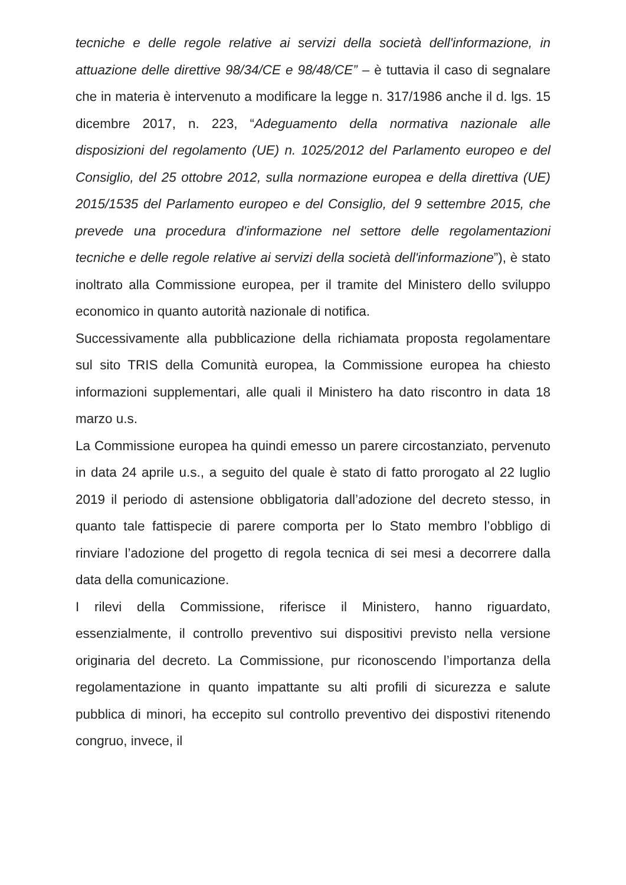tecniche e delle regole relative ai servizi della società dell'informazione, in attuazione delle direttive 98/34/CE e 98/48/CE” – è tuttavia il caso di segnalare che in materia è intervenuto a modificare la legge n. 317/1986 anche il d. lgs. 15 dicembre 2017, n. 223, “Adeguamento della normativa nazionale alle disposizioni del regolamento (UE) n. 1025/2012 del Parlamento europeo e del Consiglio, del 25 ottobre 2012, sulla normazione europea e della direttiva (UE) 2015/1535 del Parlamento europeo e del Consiglio, del 9 settembre 2015, che prevede una procedura d'informazione nel settore delle regolamentazioni tecniche e delle regole relative ai servizi della società dell'informazione”), è stato inoltrato alla Commissione europea, per il tramite del Ministero dello sviluppo economico in quanto autorità nazionale di notifica.
Successivamente alla pubblicazione della richiamata proposta regolamentare sul sito TRIS della Comunità europea, la Commissione europea ha chiesto informazioni supplementari, alle quali il Ministero ha dato riscontro in data 18 marzo u.s.
La Commissione europea ha quindi emesso un parere circostanziato, pervenuto in data 24 aprile u.s., a seguito del quale è stato di fatto prorogato al 22 luglio 2019 il periodo di astensione obbligatoria dall’adozione del decreto stesso, in quanto tale fattispecie di parere comporta per lo Stato membro l’obbligo di rinviare l’adozione del progetto di regola tecnica di sei mesi a decorrere dalla data della comunicazione.
I rilevi della Commissione, riferisce il Ministero, hanno riguardato, essenzialmente, il controllo preventivo sui dispositivi previsto nella versione originaria del decreto. La Commissione, pur riconoscendo l’importanza della regolamentazione in quanto impattante su alti profili di sicurezza e salute pubblica di minori, ha eccepito sul controllo preventivo dei dispostivi ritenendo congruo, invece, il